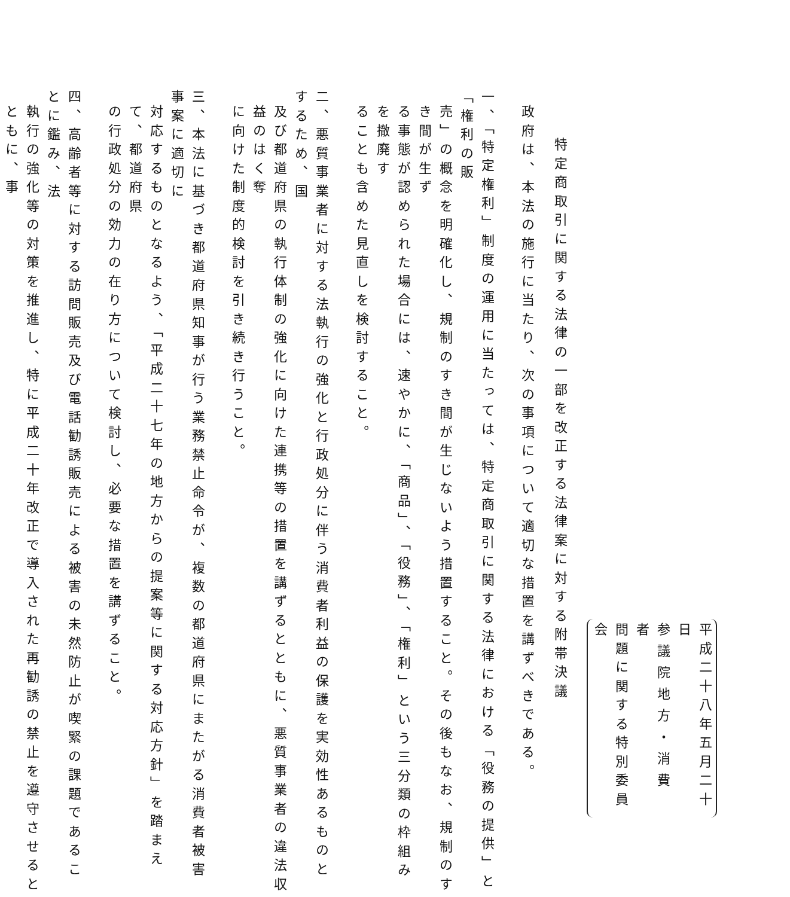平成二十八年五月二十日
参議院地方・消費者
問題に関する特別委員会
特定商取引に関する法律の一部を改正する法律案に対する附帯決議
政府は、本法の施行に当たり、次の事項について適切な措置を講ずべきである。
一、「特定権利」制度の運用に当たっては、特定商取引に関する法律における「役務の提供」と「権利の販
売」の概念を明確化し、規制のすき間が生じないよう措置すること。その後もなお、規制のすき間が生ず
る事態が認められた場合には、速やかに、「商品」、「役務」、「権利」という三分類の枠組みを撤廃す
ることも含めた見直しを検討すること。
二、悪質事業者に対する法執行の強化と行政処分に伴う消費者利益の保護を実効性あるものとするため、国
及び都道府県の執行体制の強化に向けた連携等の措置を講ずるとともに、悪質事業者の違法収益のはく奪
に向けた制度的検討を引き続き行うこと。
三、本法に基づき都道府県知事が行う業務禁止命令が、複数の都道府県にまたがる消費者被害事案に適切に
対応するものとなるよう、「平成二十七年の地方からの提案等に関する対応方針」を踏まえて、都道府県
の行政処分の効力の在り方について検討し、必要な措置を講ずること。
四、高齢者等に対する訪問販売及び電話勧誘販売による被害の未然防止が喫緊の課題であることに鑑み、法
執行の強化等の対策を推進し、特に平成二十年改正で導入された再勧誘の禁止を遵守させるとともに、事